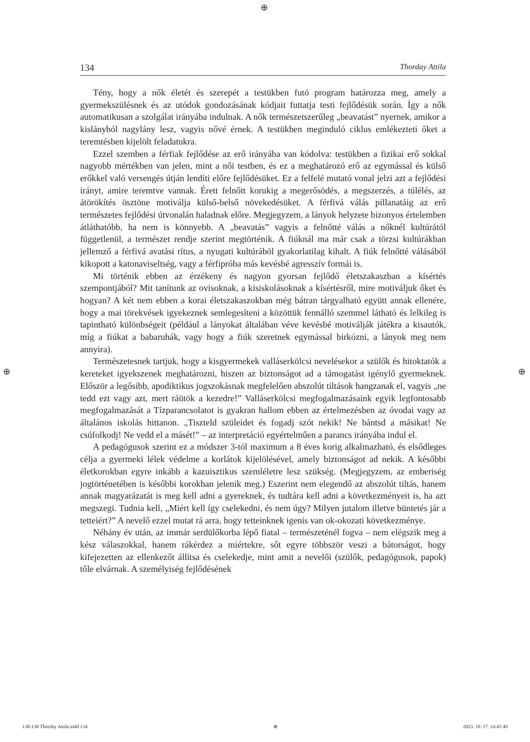⊕
⊕ ⊕
134 Thorday Attila
Tény, hogy a nők életét és szerepét a testükben futó program határozza meg, amely a gyermekszülésnek és az utódok gondozásának kódjait futtatja testi fejlődésük során. Így a nők automatikusan a szolgálat irányába indulnak. A nők természetszerűleg „beavatást” nyernek, amikor a kislányból nagylány lesz, vagyis nővé érnek. A testükben meginduló ciklus emlékezteti őket a teremtésben kijelölt feladatukra.
Ezzel szemben a férfiak fejlődése az erő irányába van kódolva: testükben a fizikai erő sokkal nagyobb mértékben van jelen, mint a női testben, és ez a meghatározó erő az egymással és külső erőkkel való versengés útján lendíti előre fejlődésüket. Ez a felfelé mutató vonal jelzi azt a fejlődési irányt, amire teremtve vannak. Érett felnőtt korukig a megerősödés, a megszerzés, a túlélés, az átörökítés ösztöne motiválja külső-belső növekedésüket. A férfivá válás pillanatáig az erő természetes fejlődési útvonalán haladnak előre. Megjegyzem, a lányok helyzete bizonyos értelemben átláthatóbb, ha nem is könnyebb. A „beavatás” vagyis a felnőtté válás a nőknél kultúrától függetlenül, a természet rendje szerint megtörténik. A fiúknál ma már csak a törzsi kultúrákban jellemző a férfivá avatási rítus, a nyugati kultúrából gyakorlatilag kihalt. A fiúk felnőtté válásából kikopott a katonaviseltség, vagy a férfipróba más kevésbé agresszív formái is.
Mi történik ebben az érzékeny és nagyon gyorsan fejlődő életszakaszban a kísértés szempontjából? Mit tanítunk az ovisoknak, a kisiskolásoknak a kísértésről, mire motiváljuk őket és hogyan? A két nem ebben a korai életszakaszokban még bátran tárgyalható együtt annak ellenére, hogy a mai törekvések igyekeznek semlegesíteni a közöttük fennálló szemmel látható és lelkileg is tapintható különbségeit (például a lányokat általában véve kevésbé motiválják játékra a kisautók, míg a fiúkat a babaruhák, vagy hogy a fiúk szeretnek egymással birkózni, a lányok meg nem annyira).
Természetesnek tartjuk, hogy a kisgyermekek valláserkölcsi nevelésekor a szülők és hitoktatók a kereteket igyekszenek meghatározni, hiszen az biztonságot ad a támogatást igénylő gyermeknek. Először a legősibb, apodiktikus jogszokásnak megfelelően abszolút tiltások hangzanak el, vagyis „ne tedd ezt vagy azt, mert ráütök a kezedre!” Valláserkölcsi megfogalmazásaink egyik legfontosabb megfogalmazását a Tízparancsolatot is gyakran hallom ebben az értelmezésben az óvodai vagy az általános iskolás hittanon. „Tiszteld szüleidet és fogadj szót nekik! Ne bántsd a másikat! Ne csúfolkodj! Ne vedd el a másét!” – az interpretáció egyértelműen a parancs irányába indul el.
A pedagógusok szerint ez a módszer 3-tól maximum a 8 éves korig alkalmazható, és elsődleges célja a gyermeki lélek védelme a korlátok kijelölésével, amely biztonságot ad nekik. A későbbi életkorokban egyre inkább a kazuisztikus szemléletre lesz szükség. (Megjegyzem, az emberiség jogtörténetében is későbbi korokban jelenik meg.) Eszerint nem elegendő az abszolút tiltás, hanem annak magyarázatát is meg kell adni a gyereknek, és tudtára kell adni a következményeit is, ha azt megszegi. Tudnia kell, „Miért kell így cselekedni, és nem úgy? Milyen jutalom illetve büntetés jár a tetteiért?” A nevelő ezzel mutat rá arra, hogy tetteinknek igenis van ok-okozati következménye.
Néhány év után, az immár serdülőkorba lépő fiatal – természeténél fogva – nem elégszik meg a kész válaszokkal, hanem rákérdez a miértekre, sőt egyre többször veszi a bátorságot, hogy kifejezetten az ellenkezőt állítsa és cselekedje, mint amit a nevelői (szülők, pedagógusok, papok) tőle elvárnak. A személyiség fejlődésének
130-138 Thorday Attila.indd 134 ⊕ 2023. 10. 17. 14:45:49